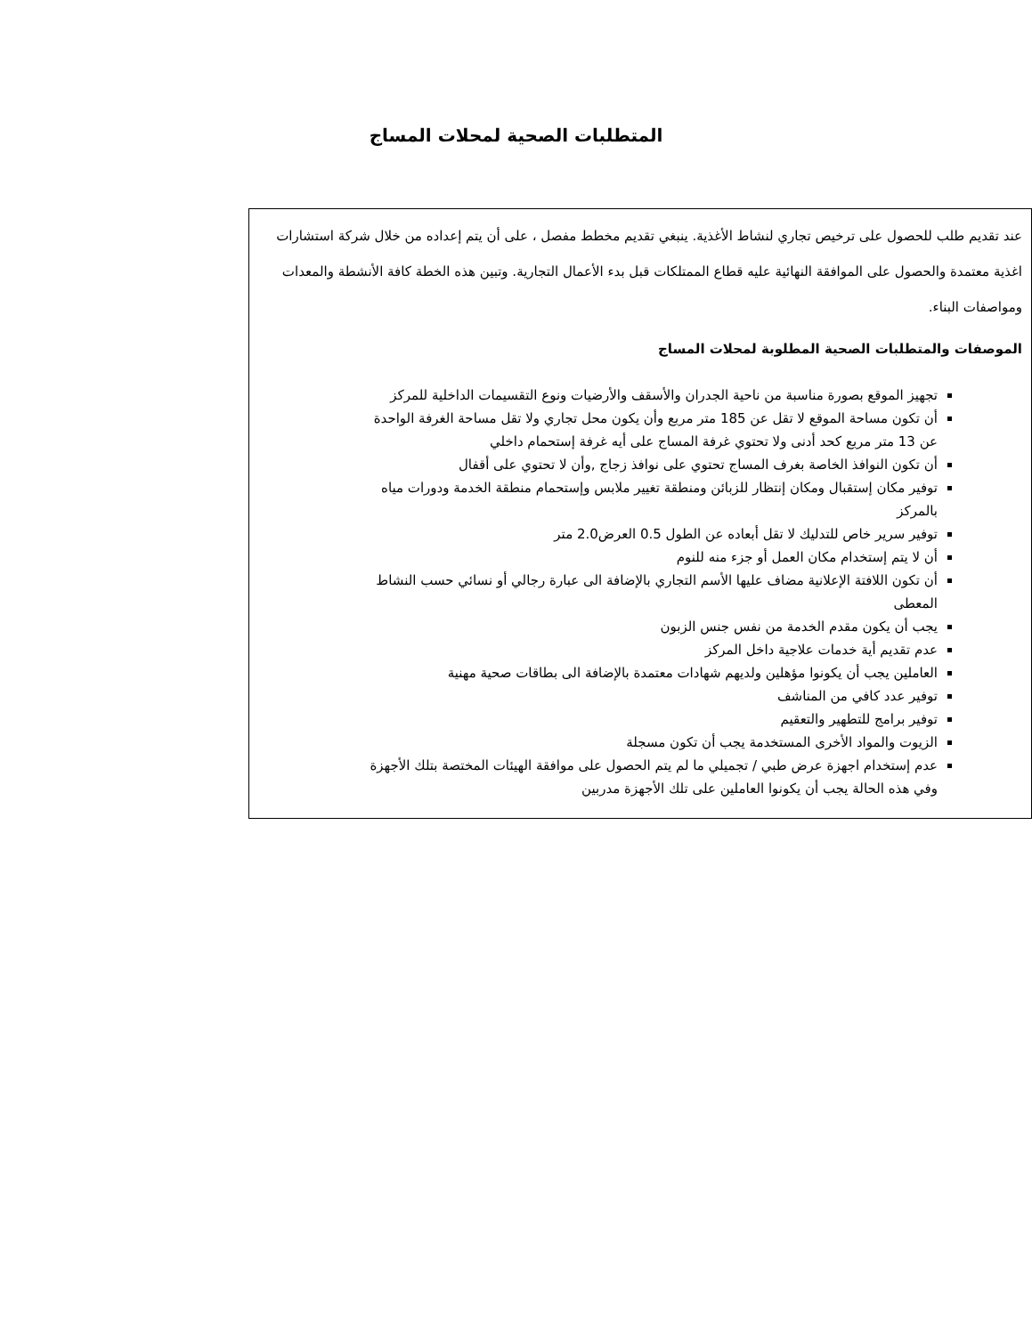المتطلبات الصحية لمحلات المساج
عند تقديم طلب للحصول على ترخيص تجاري لنشاط الأغذية. ينبغي تقديم مخطط مفصل ، على أن يتم إعداده من خلال شركة استشارات اغذية معتمدة والحصول على الموافقة النهائية عليه قطاع الممتلكات قبل بدء الأعمال التجارية. وتبين هذه الخطة كافة الأنشطة والمعدات ومواصفات البناء.
الموصفات والمتطلبات الصحية المطلوبة لمحلات المساج
تجهيز الموقع بصورة مناسبة من ناحية الجدران والأسقف والأرضيات ونوع التقسيمات الداخلية للمركز
أن تكون مساحة الموقع لا تقل عن 185 متر مربع وأن يكون محل تجاري ولا تقل مساحة الغرفة الواحدة عن 13 متر مربع كحد أدنى ولا تحتوي غرفة المساج على أيه غرفة إستحمام داخلي
أن تكون النوافذ الخاصة بغرف المساج تحتوي على نوافذ زجاج ,وأن لا تحتوي على أقفال
توفير مكان إستقبال ومكان إنتظار للزبائن ومنطقة تغيير ملابس وإستحمام منطقة الخدمة ودورات مياه بالمركز
توفير سرير خاص للتدليك لا تقل أبعاده عن الطول 0.5 العرض2.0 متر
أن لا يتم إستخدام مكان العمل أو جزء منه للنوم
أن تكون اللافتة الإعلانية مضاف عليها الأسم التجاري بالإضافة الى عبارة رجالي أو نسائي حسب النشاط المعطى
يجب أن يكون مقدم الخدمة من نفس جنس الزبون
عدم تقديم أية خدمات علاجية داخل المركز
العاملين يجب أن يكونوا مؤهلين ولديهم شهادات معتمدة بالإضافة الى بطاقات صحية مهنية
توفير عدد كافي من المناشف
توفير برامج للتطهير والتعقيم
الزيوت والمواد الأخرى المستخدمة يجب أن تكون مسجلة
عدم إستخدام اجهزة عرض طبي / تجميلي ما لم يتم الحصول على موافقة الهيئات المختصة بتلك الأجهزة وفي هذه الحالة يجب أن يكونوا العاملين على تلك الأجهزة مدربين